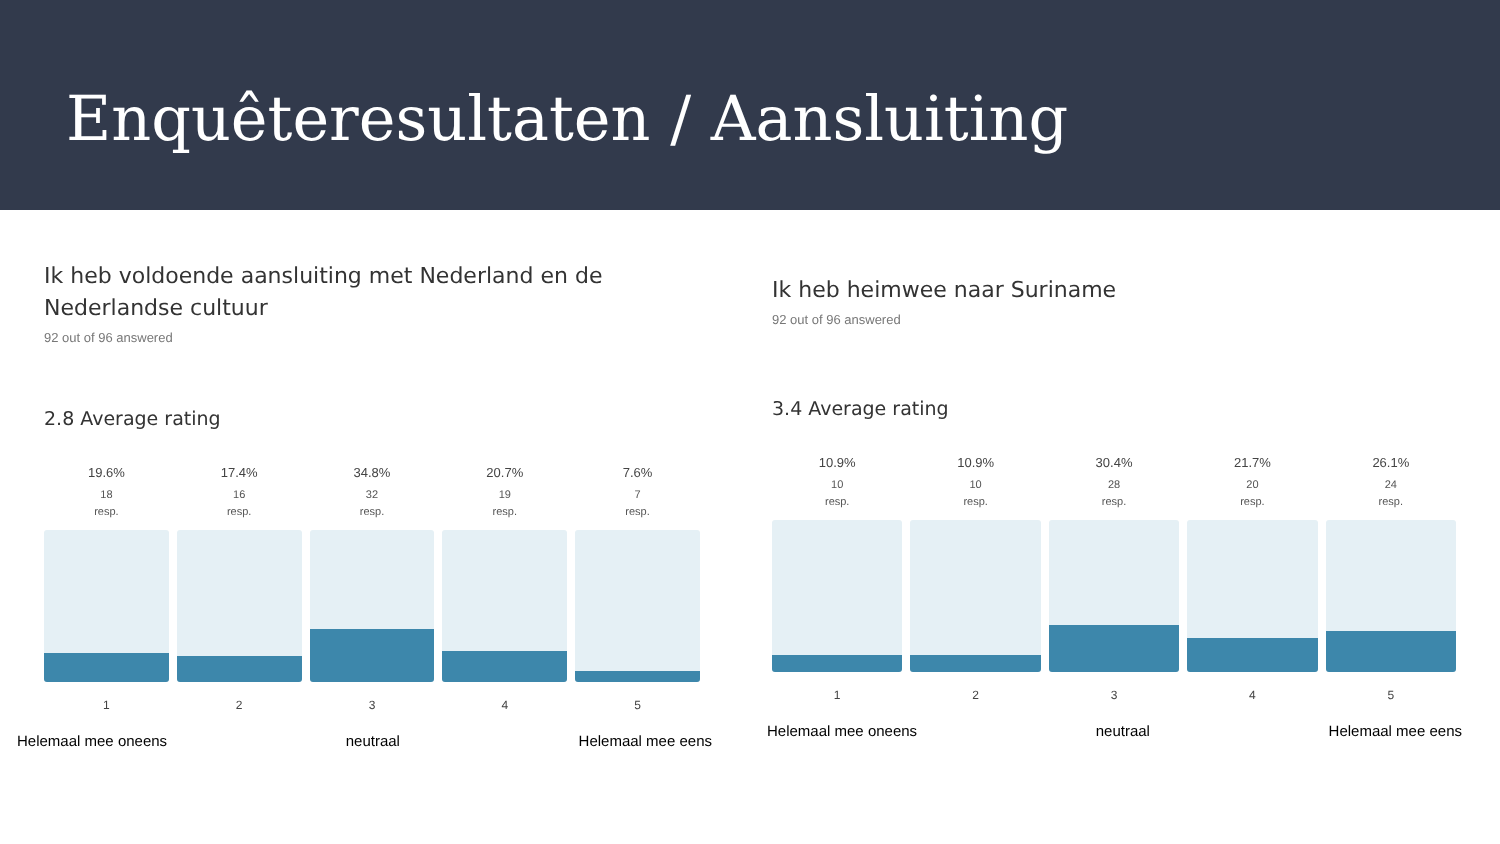Enquêteresultaten / Aansluiting
Ik heb voldoende aansluiting met Nederland en de Nederlandse cultuur
92 out of 96 answered
2.8 Average rating
19.6%
18
resp.
1
17.4%
16
resp.
2
34.8%
32
resp.
3
20.7%
19
resp.
4
7.6%
7
resp.
5
Helemaal mee oneens neutraal Helemaal mee eens
Ik heb heimwee naar Suriname
92 out of 96 answered
3.4 Average rating
10.9%
10
resp.
1
10.9%
10
resp.
2
30.4%
28
resp.
3
21.7%
20
resp.
4
26.1%
24
resp.
5
Helemaal mee oneens neutraal Helemaal mee eens